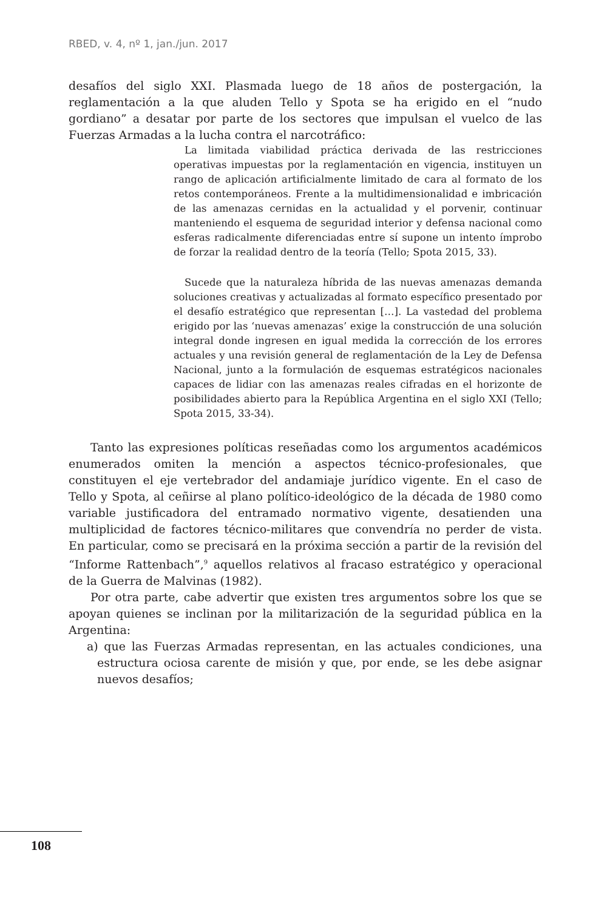RBED, v. 4, nº 1, jan./jun. 2017
desafíos del siglo XXI. Plasmada luego de 18 años de postergación, la reglamentación a la que aluden Tello y Spota se ha erigido en el “nudo gordiano” a desatar por parte de los sectores que impulsan el vuelco de las Fuerzas Armadas a la lucha contra el narcotráfico:
La limitada viabilidad práctica derivada de las restricciones operativas impuestas por la reglamentación en vigencia, instituyen un rango de aplicación artificialmente limitado de cara al formato de los retos contemporáneos. Frente a la multidimensionalidad e imbricación de las amenazas cernidas en la actualidad y el porvenir, continuar manteniendo el esquema de seguridad interior y defensa nacional como esferas radicalmente diferenciadas entre sí supone un intento ímprobo de forzar la realidad dentro de la teoría (Tello; Spota 2015, 33).
Sucede que la naturaleza híbrida de las nuevas amenazas demanda soluciones creativas y actualizadas al formato específico presentado por el desafío estratégico que representan […]. La vastedad del problema erigido por las ‘nuevas amenazas’ exige la construcción de una solución integral donde ingresen en igual medida la corrección de los errores actuales y una revisión general de reglamentación de la Ley de Defensa Nacional, junto a la formulación de esquemas estratégicos nacionales capaces de lidiar con las amenazas reales cifradas en el horizonte de posibilidades abierto para la República Argentina en el siglo XXI (Tello; Spota 2015, 33-34).
Tanto las expresiones políticas reseñadas como los argumentos académicos enumerados omiten la mención a aspectos técnico-profesionales, que constituyen el eje vertebrador del andamiaje jurídico vigente. En el caso de Tello y Spota, al ceñirse al plano político-ideológico de la década de 1980 como variable justificadora del entramado normativo vigente, desatienden una multiplicidad de factores técnico-militares que convendría no perder de vista. En particular, como se precisará en la próxima sección a partir de la revisión del “Informe Rattenbach”,<sup>9</sup> aquellos relativos al fracaso estratégico y operacional de la Guerra de Malvinas (1982).
Por otra parte, cabe advertir que existen tres argumentos sobre los que se apoyan quienes se inclinan por la militarización de la seguridad pública en la Argentina:
a) que las Fuerzas Armadas representan, en las actuales condiciones, una estructura ociosa carente de misión y que, por ende, se les debe asignar nuevos desafíos;
108